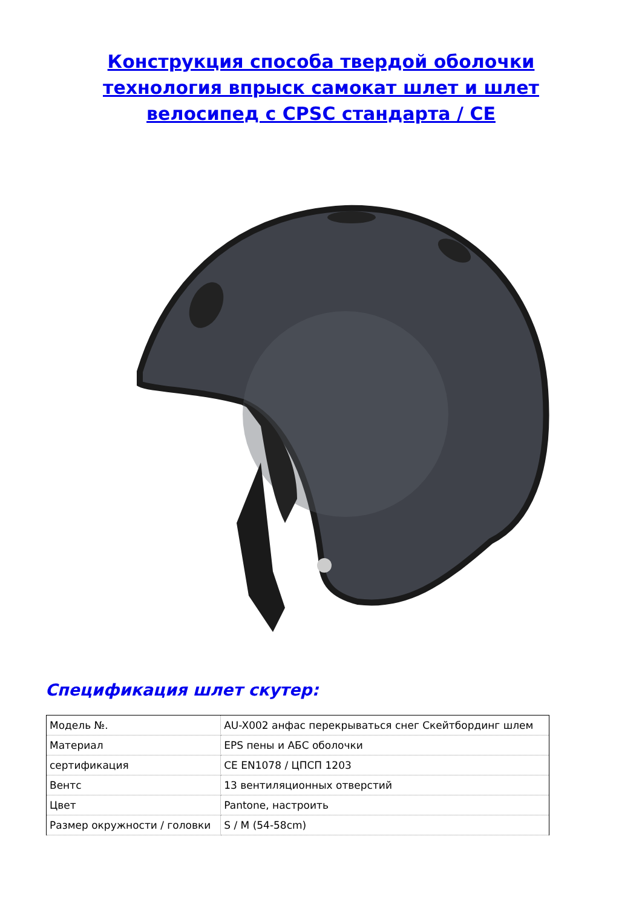Конструкция способа твердой оболочки технология впрыск самокат шлет и шлет велосипед с CPSC стандарта / CE
Спецификация шлет скутер:
| Модель №. | AU-X002 анфас перекрываться снег Скейтбординг шлем |
| Материал | EPS пены и АБС оболочки |
| сертификация | CE EN1078 / ЦПСП 1203 |
| Вентс | 13 вентиляционных отверстий |
| Цвет | Pantone, настроить |
| Размер окружности / головки | S / M (54-58cm) |